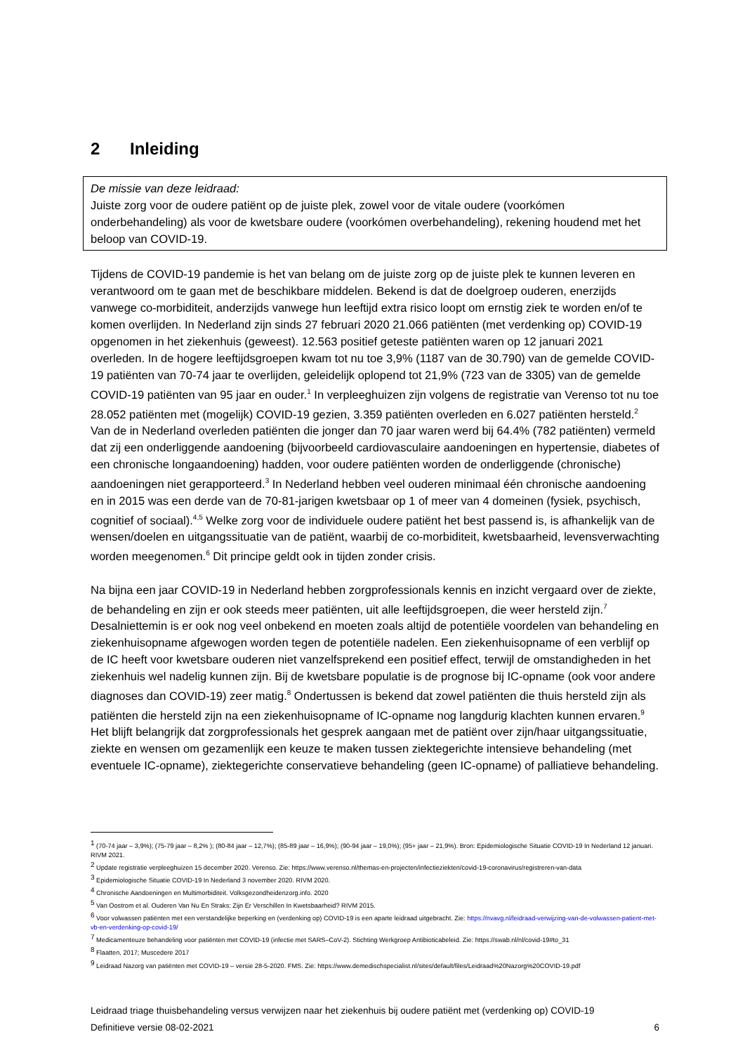2 Inleiding
De missie van deze leidraad:
Juiste zorg voor de oudere patiënt op de juiste plek, zowel voor de vitale oudere (voorkómen onderbehandeling) als voor de kwetsbare oudere (voorkómen overbehandeling), rekening houdend met het beloop van COVID-19.
Tijdens de COVID-19 pandemie is het van belang om de juiste zorg op de juiste plek te kunnen leveren en verantwoord om te gaan met de beschikbare middelen. Bekend is dat de doelgroep ouderen, enerzijds vanwege co-morbiditeit, anderzijds vanwege hun leeftijd extra risico loopt om ernstig ziek te worden en/of te komen overlijden. In Nederland zijn sinds 27 februari 2020 21.066 patiënten (met verdenking op) COVID-19 opgenomen in het ziekenhuis (geweest). 12.563 positief geteste patiënten waren op 12 januari 2021 overleden. In de hogere leeftijdsgroepen kwam tot nu toe 3,9% (1187 van de 30.790) van de gemelde COVID-19 patiënten van 70-74 jaar te overlijden, geleidelijk oplopend tot 21,9% (723 van de 3305) van de gemelde COVID-19 patiënten van 95 jaar en ouder.<sup>1</sup> In verpleeghuizen zijn volgens de registratie van Verenso tot nu toe 28.052 patiënten met (mogelijk) COVID-19 gezien, 3.359 patiënten overleden en 6.027 patiënten hersteld.<sup>2</sup> Van de in Nederland overleden patiënten die jonger dan 70 jaar waren werd bij 64.4% (782 patiënten) vermeld dat zij een onderliggende aandoening (bijvoorbeeld cardiovasculaire aandoeningen en hypertensie, diabetes of een chronische longaandoening) hadden, voor oudere patiënten worden de onderliggende (chronische) aandoeningen niet gerapporteerd.<sup>3</sup> In Nederland hebben veel ouderen minimaal één chronische aandoening en in 2015 was een derde van de 70-81-jarigen kwetsbaar op 1 of meer van 4 domeinen (fysiek, psychisch, cognitief of sociaal).<sup>4,5</sup> Welke zorg voor de individuele oudere patiënt het best passend is, is afhankelijk van de wensen/doelen en uitgangssituatie van de patiënt, waarbij de co-morbiditeit, kwetsbaarheid, levensverwachting worden meegenomen.<sup>6</sup> Dit principe geldt ook in tijden zonder crisis.
Na bijna een jaar COVID-19 in Nederland hebben zorgprofessionals kennis en inzicht vergaard over de ziekte, de behandeling en zijn er ook steeds meer patiënten, uit alle leeftijdsgroepen, die weer hersteld zijn.<sup>7</sup> Desalniettemin is er ook nog veel onbekend en moeten zoals altijd de potentiële voordelen van behandeling en ziekenhuisopname afgewogen worden tegen de potentiële nadelen. Een ziekenhuisopname of een verblijf op de IC heeft voor kwetsbare ouderen niet vanzelfsprekend een positief effect, terwijl de omstandigheden in het ziekenhuis wel nadelig kunnen zijn. Bij de kwetsbare populatie is de prognose bij IC-opname (ook voor andere diagnoses dan COVID-19) zeer matig.<sup>8</sup> Ondertussen is bekend dat zowel patiënten die thuis hersteld zijn als patiënten die hersteld zijn na een ziekenhuisopname of IC-opname nog langdurig klachten kunnen ervaren.<sup>9</sup> Het blijft belangrijk dat zorgprofessionals het gesprek aangaan met de patiënt over zijn/haar uitgangssituatie, ziekte en wensen om gezamenlijk een keuze te maken tussen ziektegerichte intensieve behandeling (met eventuele IC-opname), ziektegerichte conservatieve behandeling (geen IC-opname) of palliatieve behandeling.
<sup>1</sup> (70-74 jaar – 3,9%); (75-79 jaar – 8,2% ); (80-84 jaar – 12,7%); (85-89 jaar – 16,9%); (90-94 jaar – 19,0%); (95+ jaar – 21,9%). Bron: Epidemiologische Situatie COVID-19 In Nederland 12 januari. RIVM 2021.
<sup>2</sup> Update registratie verpleeghuizen 15 december 2020. Verenso. Zie: https://www.verenso.nl/themas-en-projecten/infectieziekten/covid-19-coronavirus/registreren-van-data
<sup>3</sup> Epidemiologische Situatie COVID-19 In Nederland 3 november 2020. RIVM 2020.
<sup>4</sup> Chronische Aandoeningen en Multimorbiditeit. Volksgezondheidenzorg.info. 2020
<sup>5</sup> Van Oostrom et al. Ouderen Van Nu En Straks: Zijn Er Verschillen In Kwetsbaarheid? RIVM 2015.
<sup>6</sup> Voor volwassen patiënten met een verstandelijke beperking en (verdenking op) COVID-19 is een aparte leidraad uitgebracht. Zie: https://nvavg.nl/leidraad-verwijzing-van-de-volwassen-patient-met-vb-en-verdenking-op-covid-19/
<sup>7</sup> Medicamenteuze behandeling voor patiënten met COVID-19 (infectie met SARS–CoV-2). Stichting Werkgroep Antibioticabeleid. Zie: https://swab.nl/nl/covid-19#to_31
<sup>8</sup> Flaatten, 2017; Muscedere 2017
<sup>9</sup> Leidraad Nazorg van patiënten met COVID-19 – versie 28-5-2020. FMS. Zie: https://www.demedischspecialist.nl/sites/default/files/Leidraad%20Nazorg%20COVID-19.pdf
Leidraad triage thuisbehandeling versus verwijzen naar het ziekenhuis bij oudere patiënt met (verdenking op) COVID-19
Definitieve versie 08-02-2021 6